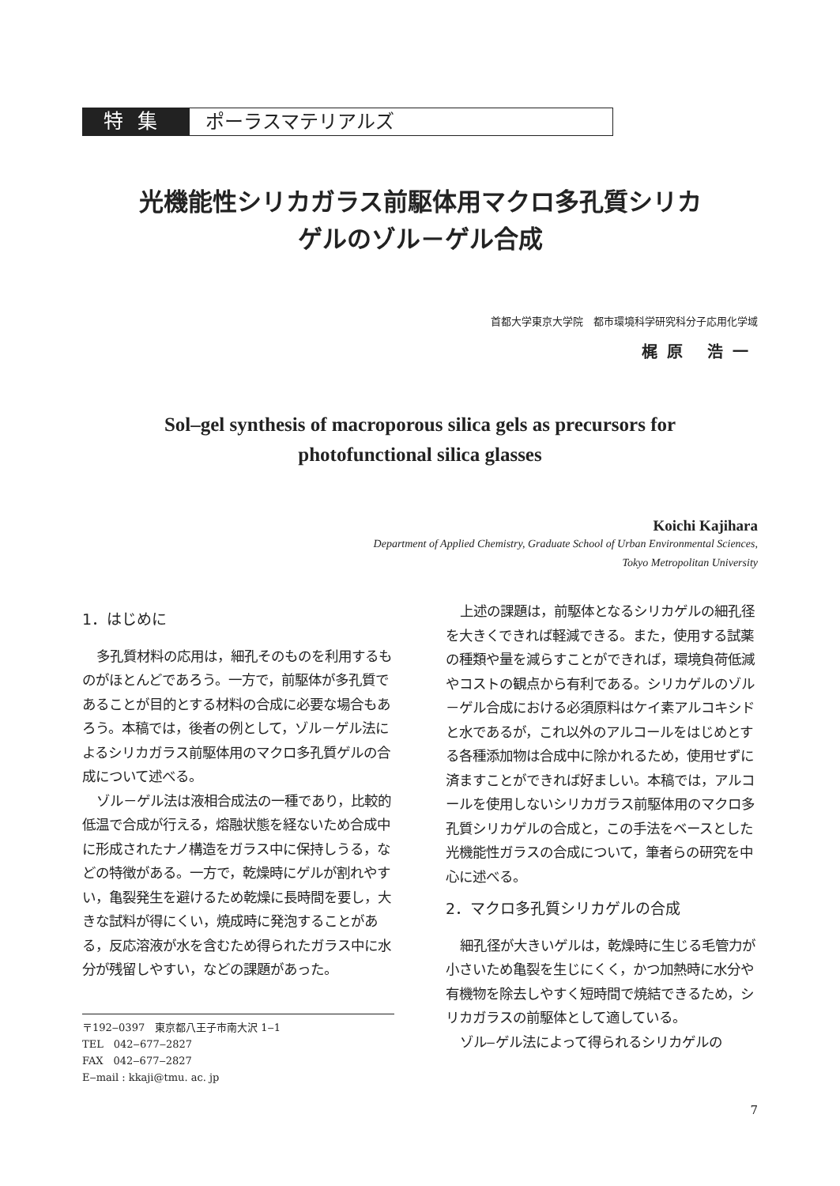特集 ポーラスマテリアルズ
光機能性シリカガラス前駆体用マクロ多孔質シリカ
ゲルのゾル－ゲル合成
首都大学東京大学院　都市環境科学研究科分子応用化学域
梶原 浩一
Sol‒gel synthesis of macroporous silica gels as precursors for
photofunctional silica glasses
Koichi Kajihara
Department of Applied Chemistry, Graduate School of Urban Environmental Sciences,
Tokyo Metropolitan University
1．はじめに
多孔質材料の応用は，細孔そのものを利用するものがほとんどであろう。一方で，前駆体が多孔質であることが目的とする材料の合成に必要な場合もあろう。本稿では，後者の例として，ゾル－ゲル法によるシリカガラス前駆体用のマクロ多孔質ゲルの合成について述べる。
ゾル－ゲル法は液相合成法の一種であり，比較的低温で合成が行える，熔融状態を経ないため合成中に形成されたナノ構造をガラス中に保持しうる，などの特徴がある。一方で，乾燥時にゲルが割れやすい，亀裂発生を避けるため乾燥に長時間を要し，大きな試料が得にくい，焼成時に発泡することがある，反応溶液が水を含むため得られたガラス中に水分が残留しやすい，などの課題があった。
〒192‒0397　東京都八王子市南大沢 1‒1
TEL　042‒677‒2827
FAX　042‒677‒2827
E‒mail : kkaji@tmu. ac. jp
上述の課題は，前駆体となるシリカゲルの細孔径を大きくできれば軽減できる。また，使用する試薬の種類や量を減らすことができれば，環境負荷低減やコストの観点から有利である。シリカゲルのゾル－ゲル合成における必須原料はケイ素アルコキシドと水であるが，これ以外のアルコールをはじめとする各種添加物は合成中に除かれるため，使用せずに済ますことができれば好ましい。本稿では，アルコールを使用しないシリカガラス前駆体用のマクロ多孔質シリカゲルの合成と，この手法をベースとした光機能性ガラスの合成について，筆者らの研究を中心に述べる。
2．マクロ多孔質シリカゲルの合成
細孔径が大きいゲルは，乾燥時に生じる毛管力が小さいため亀裂を生じにくく，かつ加熱時に水分や有機物を除去しやすく短時間で焼結できるため，シリカガラスの前駆体として適している。
ゾル‒ゲル法によって得られるシリカゲルの
7